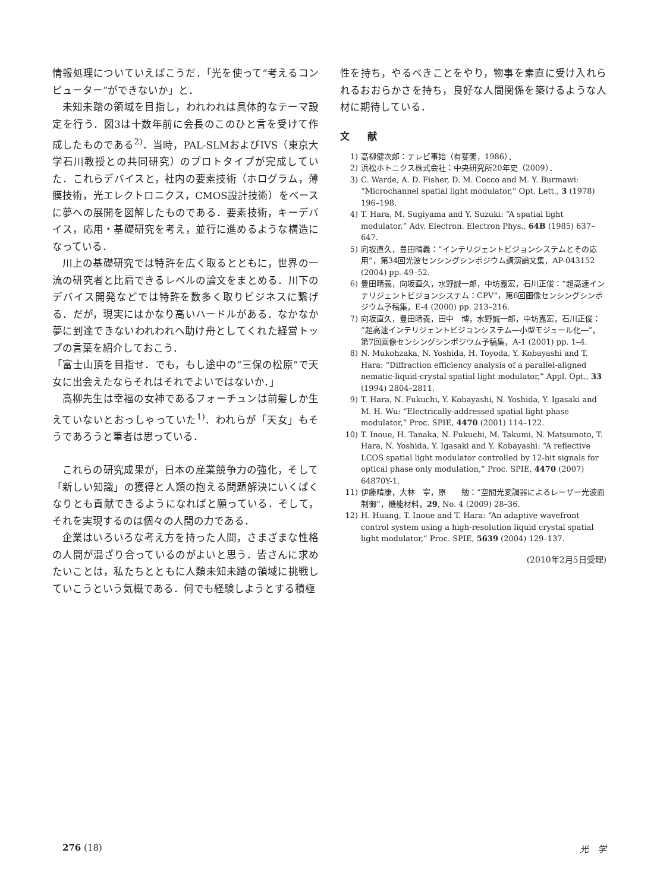情報処理についていえばこうだ．「光を使って“考えるコンピューター”ができないか」と．
未知未踏の領域を目指し，われわれは具体的なテーマ設定を行う．図3は十数年前に会長のこのひと言を受けて作成したものである<sup>2)</sup>．当時，PAL-SLMおよびIVS（東京大学石川教授との共同研究）のプロトタイプが完成していた．これらデバイスと，社内の要素技術（ホログラム，薄膜技術，光エレクトロニクス，CMOS設計技術）をベースに夢への展開を図解したものである．要素技術，キーデバイス，応用・基礎研究を考え，並行に進めるような構造になっている．
川上の基礎研究では特許を広く取るとともに，世界の一流の研究者と比肩できるレベルの論文をまとめる．川下のデバイス開発などでは特許を数多く取りビジネスに繋げる．だが，現実にはかなり高いハードルがある．なかなか夢に到達できないわれわれへ助け舟としてくれた経営トップの言葉を紹介しておこう．
「富士山頂を目指せ．でも，もし途中の“三保の松原”で天女に出会えたならそれはそれでよいではないか．」
高柳先生は幸福の女神であるフォーチュンは前髪しか生えていないとおっしゃっていた<sup>1)</sup>．われらが「天女」もそうであろうと筆者は思っている．
これらの研究成果が，日本の産業競争力の強化，そして「新しい知識」の獲得と人類の抱える問題解決にいくばくなりとも貢献できるようになればと願っている．そして，それを実現するのは個々の人間の力である．
企業はいろいろな考え方を持った人間，さまざまな性格の人間が混ざり合っているのがよいと思う．皆さんに求めたいことは，私たちとともに人類未知未踏の領域に挑戦していこうという気概である．何でも経験しようとする積極
性を持ち，やるべきことをやり，物事を素直に受け入れられるおおらかさを持ち，良好な人間関係を築けるような人材に期待している．
文献
1) 高柳健次郎：テレビ事始（有斐閣，1986）．
2) 浜松ホトニクス株式会社：中央研究所20年史（2009）．
3) C. Warde, A. D. Fisher, D. M. Cocco and M. Y. Burmawi: “Microchannel spatial light modulator,” Opt. Lett., 3 (1978) 196–198.
4) T. Hara, M. Sugiyama and Y. Suzuki: “A spatial light modulator,” Adv. Electron. Electron Phys., 64B (1985) 637–647.
5) 向坂直久，豊田晴義：“インテリジェントビジョンシステムとその応用”，第34回光波センシングシンポジウム講演論文集，AP-043152 (2004) pp. 49–52.
6) 豊田晴義，向坂直久，水野誠一郎，中坊嘉宏，石川正俊：“超高速インテリジェントビジョンシステム：CPV”，第6回画像センシングシンポジウム予稿集，E-4 (2000) pp. 213–216.
7) 向坂直久，豊田晴義，田中　博，水野誠一郎，中坊嘉宏，石川正俊：“超高速インテリジェントビジョンシステム―小型モジュール化―”，第7回画像センシングシンポジウム予稿集，A-1 (2001) pp. 1–4.
8) N. Mukohzaka, N. Yoshida, H. Toyoda, Y. Kobayashi and T. Hara: “Diffraction efficiency analysis of a parallel-aligned nematic-liquid-crystal spatial light modulator,” Appl. Opt., 33 (1994) 2804–2811.
9) T. Hara, N. Fukuchi, Y. Kobayashi, N. Yoshida, Y. Igasaki and M. H. Wu: “Electrically-addressed spatial light phase modulator,” Proc. SPIE, 4470 (2001) 114–122.
10) T. Inoue, H. Tanaka, N. Fukuchi, M. Takumi, N. Matsumoto, T. Hara, N. Yoshida, Y. Igasaki and Y. Kobayashi: “A reflective LCOS spatial light modulator controlled by 12-bit signals for optical phase only modulation,” Proc. SPIE, 4470 (2007) 64870Y-1.
11) 伊藤晴康，大林　寧，原　　勉：“空間光変調器によるレーザー光波面制御”，機能材料，29, No. 4 (2009) 28–36.
12) H. Huang, T. Inoue and T. Hara: “An adaptive wavefront control system using a high-resolution liquid crystal spatial light modulator,” Proc. SPIE, 5639 (2004) 129–137.
(2010年2月5日受理)
276 (18) 光　学